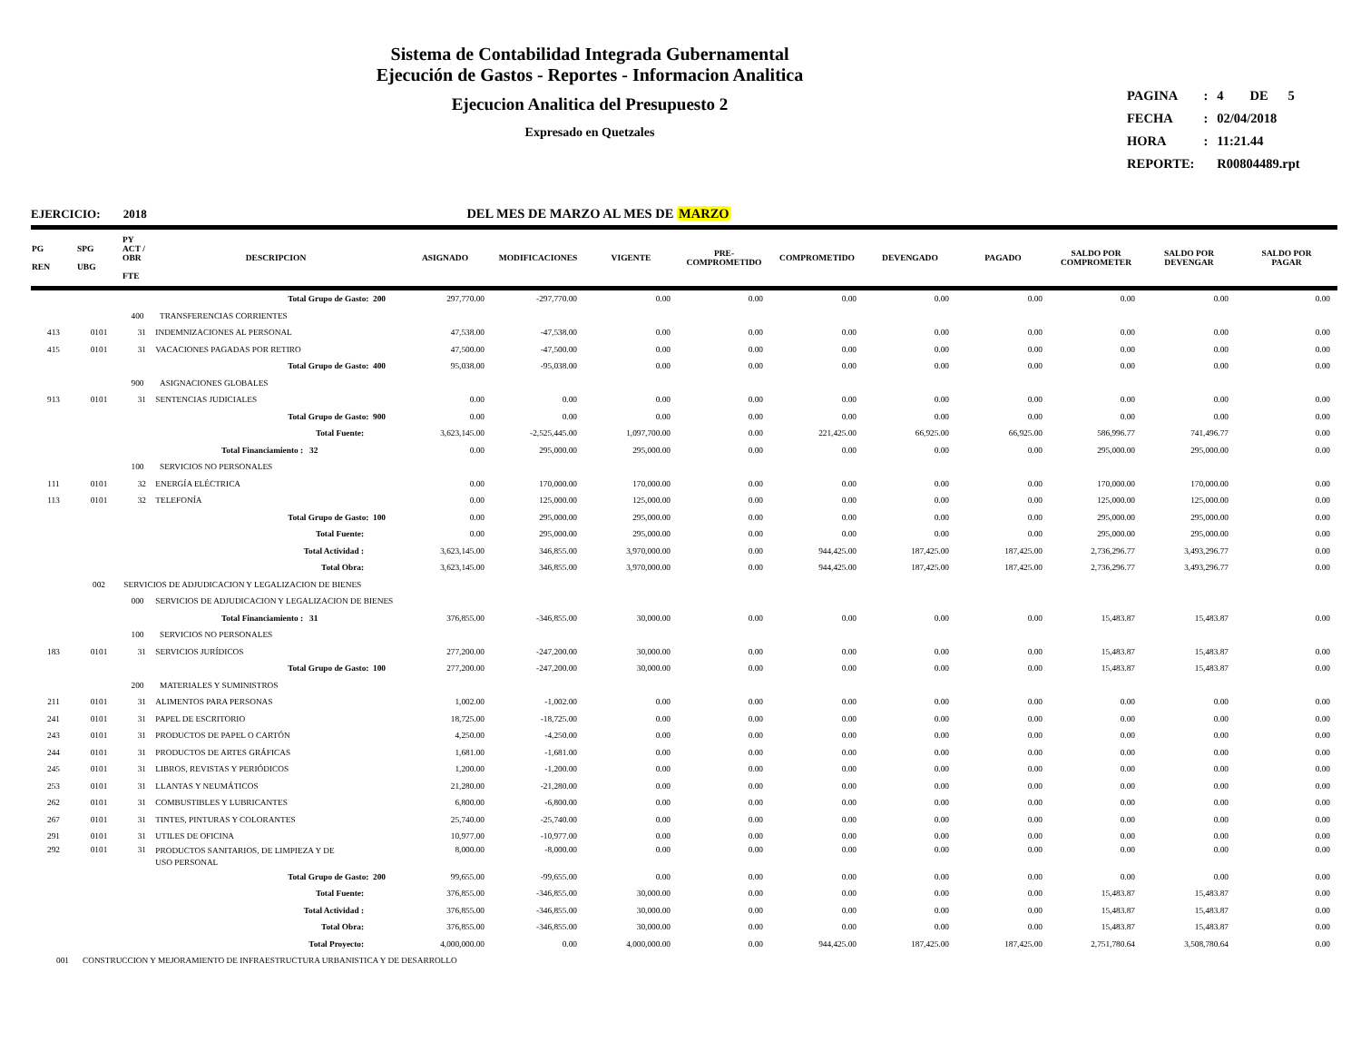Sistema de Contabilidad Integrada Gubernamental
Ejecución de Gastos - Reportes - Informacion Analitica
Ejecucion Analitica del Presupuesto 2
Expresado en Quetzales
| PAGINA | : | 4 DE 5 |
| FECHA | : | 02/04/2018 |
| HORA | : | 11:21.44 |
| REPORTE: | | R00804489.rpt |
DEL MES DE MARZO AL MES DE MARZO
EJERCICIO: 2018
| PG REN | SPG UBG | PY ACT / OBR FTE | DESCRIPCION | ASIGNADO | MODIFICACIONES | VIGENTE | PRE- COMPROMETIDO | COMPROMETIDO | DEVENGADO | PAGADO | SALDO POR COMPROMETER | SALDO POR DEVENGAR | SALDO POR PAGAR |
| --- | --- | --- | --- | --- | --- | --- | --- | --- | --- | --- | --- | --- | --- |
| | | | Total Grupo de Gasto: 200 | 297,770.00 | -297,770.00 | 0.00 | 0.00 | 0.00 | 0.00 | 0.00 | 0.00 | 0.00 | 0.00 |
| | | 400 | TRANSFERENCIAS CORRIENTES | | | | | | | | | | |
| 413 | 0101 | 31 | INDEMNIZACIONES AL PERSONAL | 47,538.00 | -47,538.00 | 0.00 | 0.00 | 0.00 | 0.00 | 0.00 | 0.00 | 0.00 | 0.00 |
| 415 | 0101 | 31 | VACACIONES PAGADAS POR RETIRO | 47,500.00 | -47,500.00 | 0.00 | 0.00 | 0.00 | 0.00 | 0.00 | 0.00 | 0.00 | 0.00 |
| | | | Total Grupo de Gasto: 400 | 95,038.00 | -95,038.00 | 0.00 | 0.00 | 0.00 | 0.00 | 0.00 | 0.00 | 0.00 | 0.00 |
| | | 900 | ASIGNACIONES GLOBALES | | | | | | | | | | |
| 913 | 0101 | 31 | SENTENCIAS JUDICIALES | 0.00 | 0.00 | 0.00 | 0.00 | 0.00 | 0.00 | 0.00 | 0.00 | 0.00 | 0.00 |
| | | | Total Grupo de Gasto: 900 | 0.00 | 0.00 | 0.00 | 0.00 | 0.00 | 0.00 | 0.00 | 0.00 | 0.00 | 0.00 |
| | | | Total Fuente: | 3,623,145.00 | -2,525,445.00 | 1,097,700.00 | 0.00 | 221,425.00 | 66,925.00 | 66,925.00 | 586,996.77 | 741,496.77 | 0.00 |
| | | Total Financiamiento : 32 | | 0.00 | 295,000.00 | 295,000.00 | 0.00 | 0.00 | 0.00 | 0.00 | 295,000.00 | 295,000.00 | 0.00 |
| | | 100 | SERVICIOS NO PERSONALES | | | | | | | | | | |
| 111 | 0101 | 32 | ENERGÍA ELÉCTRICA | 0.00 | 170,000.00 | 170,000.00 | 0.00 | 0.00 | 0.00 | 0.00 | 170,000.00 | 170,000.00 | 0.00 |
| 113 | 0101 | 32 | TELEFONÍA | 0.00 | 125,000.00 | 125,000.00 | 0.00 | 0.00 | 0.00 | 0.00 | 125,000.00 | 125,000.00 | 0.00 |
| | | | Total Grupo de Gasto: 100 | 0.00 | 295,000.00 | 295,000.00 | 0.00 | 0.00 | 0.00 | 0.00 | 295,000.00 | 295,000.00 | 0.00 |
| | | | Total Fuente: | 0.00 | 295,000.00 | 295,000.00 | 0.00 | 0.00 | 0.00 | 0.00 | 295,000.00 | 295,000.00 | 0.00 |
| | | | Total Actividad : | 3,623,145.00 | 346,855.00 | 3,970,000.00 | 0.00 | 944,425.00 | 187,425.00 | 187,425.00 | 2,736,296.77 | 3,493,296.77 | 0.00 |
| | | | Total Obra: | 3,623,145.00 | 346,855.00 | 3,970,000.00 | 0.00 | 944,425.00 | 187,425.00 | 187,425.00 | 2,736,296.77 | 3,493,296.77 | 0.00 |
| | 002 | SERVICIOS DE ADJUDICACION Y LEGALIZACION DE BIENES | | | | | | | | | | | |
| | | 000 | SERVICIOS DE ADJUDICACION Y LEGALIZACION DE BIENES | | | | | | | | | | |
| | | Total Financiamiento : 31 | | 376,855.00 | -346,855.00 | 30,000.00 | 0.00 | 0.00 | 0.00 | 0.00 | 15,483.87 | 15,483.87 | 0.00 |
| | | 100 | SERVICIOS NO PERSONALES | | | | | | | | | | |
| 183 | 0101 | 31 | SERVICIOS JURÍDICOS | 277,200.00 | -247,200.00 | 30,000.00 | 0.00 | 0.00 | 0.00 | 0.00 | 15,483.87 | 15,483.87 | 0.00 |
| | | | Total Grupo de Gasto: 100 | 277,200.00 | -247,200.00 | 30,000.00 | 0.00 | 0.00 | 0.00 | 0.00 | 15,483.87 | 15,483.87 | 0.00 |
| | | 200 | MATERIALES Y SUMINISTROS | | | | | | | | | | |
| 211 | 0101 | 31 | ALIMENTOS PARA PERSONAS | 1,002.00 | -1,002.00 | 0.00 | 0.00 | 0.00 | 0.00 | 0.00 | 0.00 | 0.00 | 0.00 |
| 241 | 0101 | 31 | PAPEL DE ESCRITORIO | 18,725.00 | -18,725.00 | 0.00 | 0.00 | 0.00 | 0.00 | 0.00 | 0.00 | 0.00 | 0.00 |
| 243 | 0101 | 31 | PRODUCTOS DE PAPEL O CARTÓN | 4,250.00 | -4,250.00 | 0.00 | 0.00 | 0.00 | 0.00 | 0.00 | 0.00 | 0.00 | 0.00 |
| 244 | 0101 | 31 | PRODUCTOS DE ARTES GRÁFICAS | 1,681.00 | -1,681.00 | 0.00 | 0.00 | 0.00 | 0.00 | 0.00 | 0.00 | 0.00 | 0.00 |
| 245 | 0101 | 31 | LIBROS, REVISTAS Y PERIÓDICOS | 1,200.00 | -1,200.00 | 0.00 | 0.00 | 0.00 | 0.00 | 0.00 | 0.00 | 0.00 | 0.00 |
| 253 | 0101 | 31 | LLANTAS Y NEUMÁTICOS | 21,280.00 | -21,280.00 | 0.00 | 0.00 | 0.00 | 0.00 | 0.00 | 0.00 | 0.00 | 0.00 |
| 262 | 0101 | 31 | COMBUSTIBLES Y LUBRICANTES | 6,800.00 | -6,800.00 | 0.00 | 0.00 | 0.00 | 0.00 | 0.00 | 0.00 | 0.00 | 0.00 |
| 267 | 0101 | 31 | TINTES, PINTURAS Y COLORANTES | 25,740.00 | -25,740.00 | 0.00 | 0.00 | 0.00 | 0.00 | 0.00 | 0.00 | 0.00 | 0.00 |
| 291 | 0101 | 31 | UTILES DE OFICINA | 10,977.00 | -10,977.00 | 0.00 | 0.00 | 0.00 | 0.00 | 0.00 | 0.00 | 0.00 | 0.00 |
| 292 | 0101 | 31 | PRODUCTOS SANITARIOS, DE LIMPIEZA Y DE USO PERSONAL | 8,000.00 | -8,000.00 | 0.00 | 0.00 | 0.00 | 0.00 | 0.00 | 0.00 | 0.00 | 0.00 |
| | | | Total Grupo de Gasto: 200 | 99,655.00 | -99,655.00 | 0.00 | 0.00 | 0.00 | 0.00 | 0.00 | 0.00 | 0.00 | 0.00 |
| | | | Total Fuente: | 376,855.00 | -346,855.00 | 30,000.00 | 0.00 | 0.00 | 0.00 | 0.00 | 15,483.87 | 15,483.87 | 0.00 |
| | | | Total Actividad : | 376,855.00 | -346,855.00 | 30,000.00 | 0.00 | 0.00 | 0.00 | 0.00 | 15,483.87 | 15,483.87 | 0.00 |
| | | | Total Obra: | 376,855.00 | -346,855.00 | 30,000.00 | 0.00 | 0.00 | 0.00 | 0.00 | 15,483.87 | 15,483.87 | 0.00 |
| | | | Total Proyecto: | 4,000,000.00 | 0.00 | 4,000,000.00 | 0.00 | 944,425.00 | 187,425.00 | 187,425.00 | 2,751,780.64 | 3,508,780.64 | 0.00 |
| 001 | CONSTRUCCION Y MEJORAMIENTO DE INFRAESTRUCTURA URBANISTICA Y DE DESARROLLO | | | | | | | | | | | | |